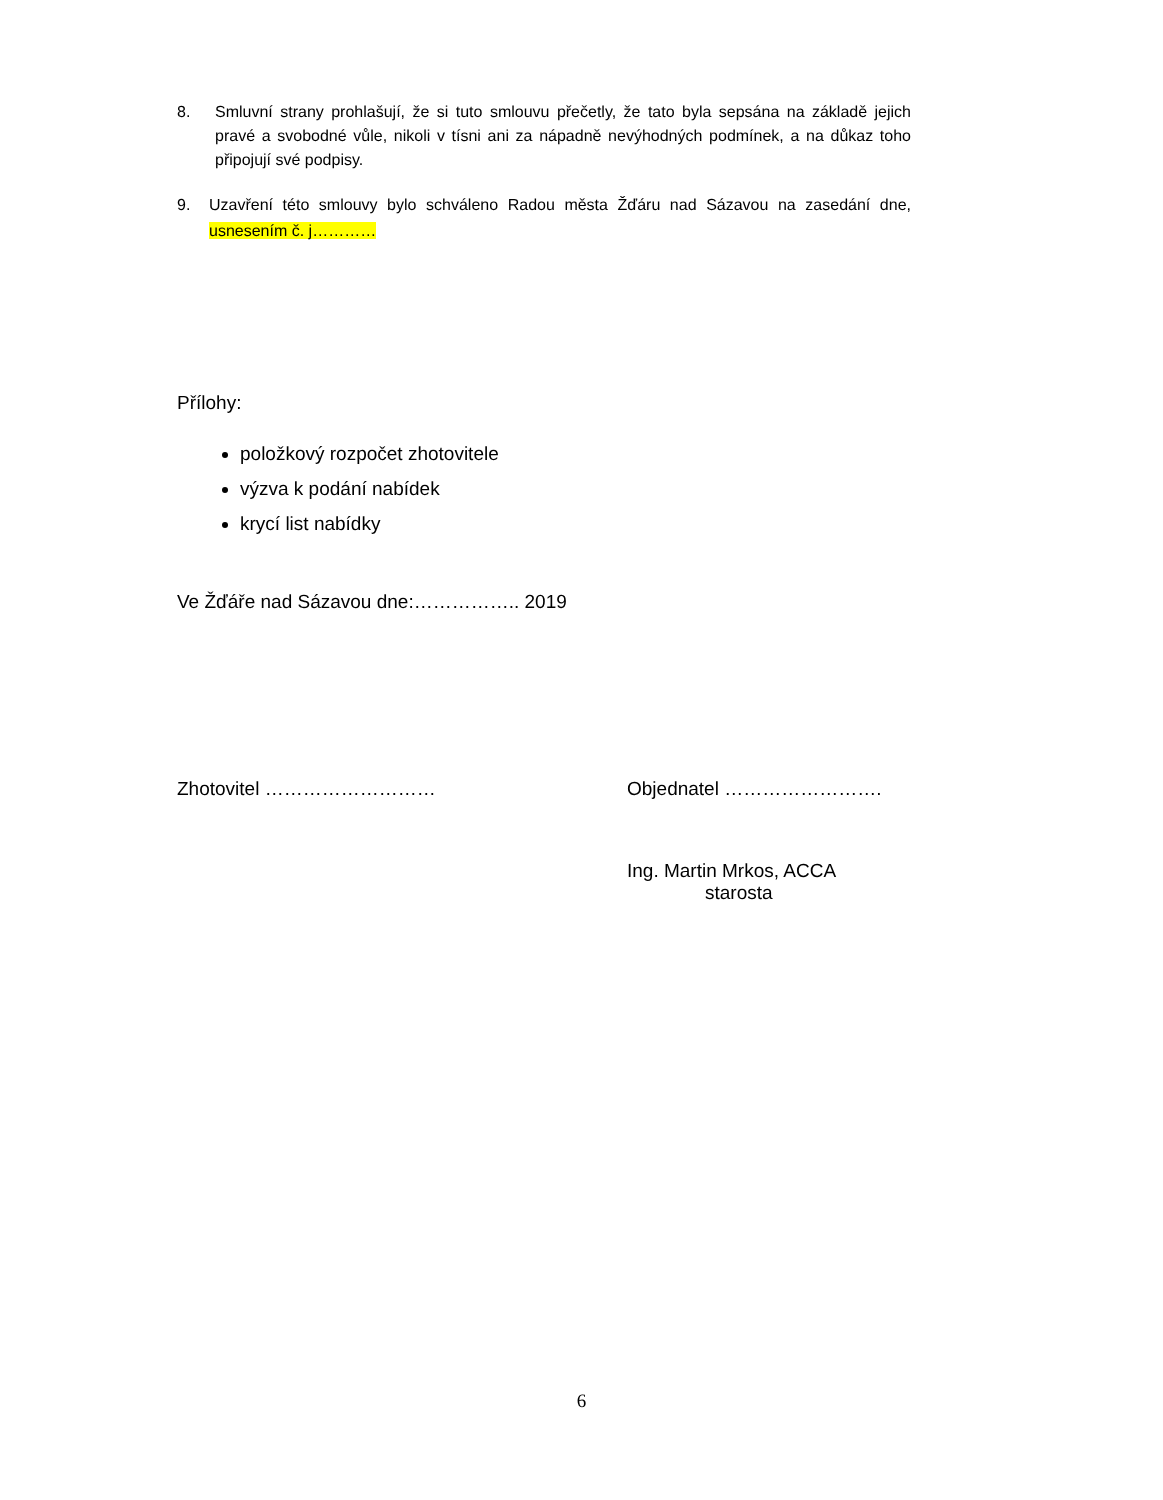8. Smluvní strany prohlašují, že si tuto smlouvu přečetly, že tato byla sepsána na základě jejich pravé a svobodné vůle, nikoli v tísni ani za nápadně nevýhodných podmínek, a na důkaz toho připojují své podpisy.
9. Uzavření této smlouvy bylo schváleno Radou města Žďáru nad Sázavou na zasedání dne, usnesením č. j…………
Přílohy:
položkový rozpočet zhotovitele
výzva k podání nabídek
krycí list nabídky
Ve Žďáře nad Sázavou dne:…………….. 2019
Zhotovitel ……………………… Objednatel …………………….
Ing. Martin Mrkos, ACCA
starosta
6